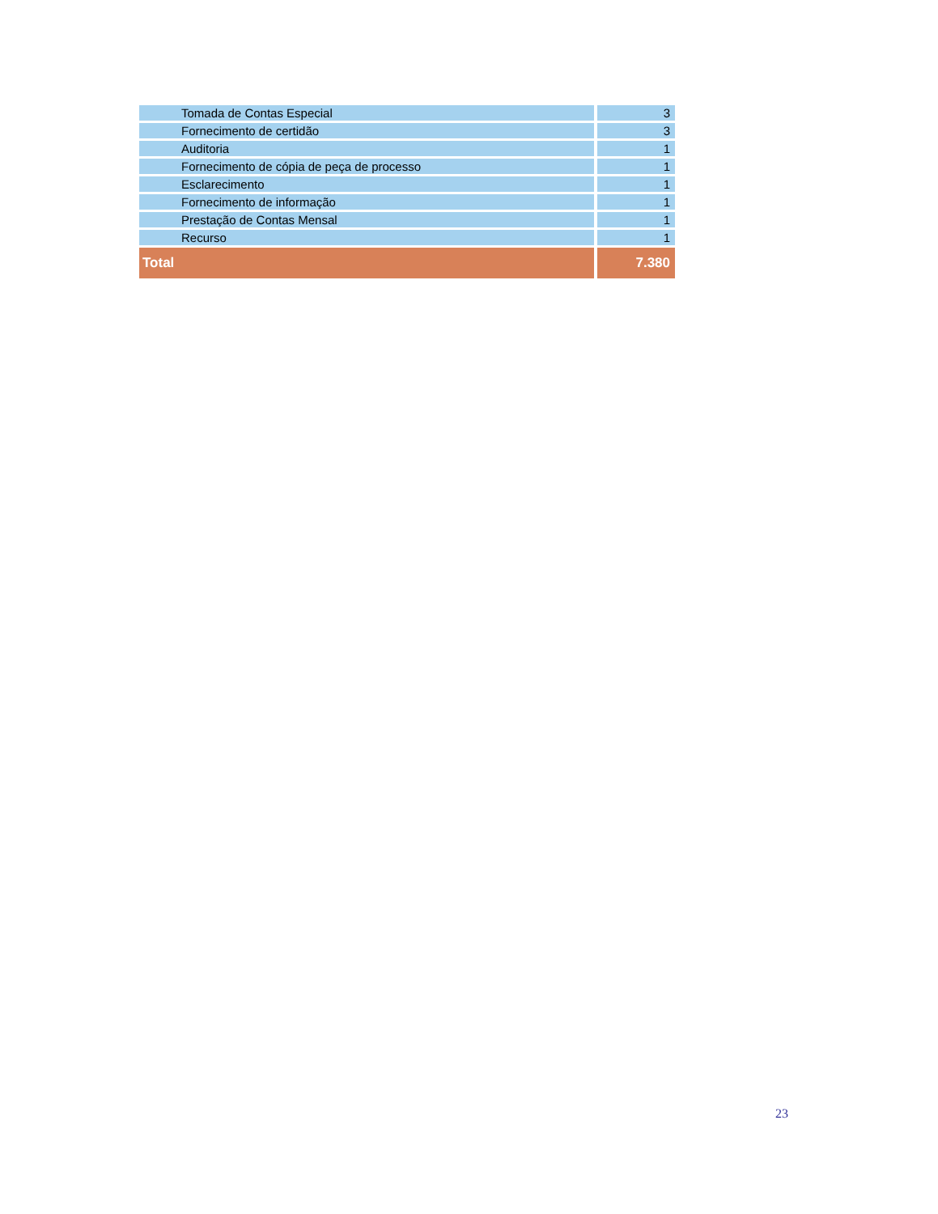| Tomada de Contas Especial | 3 |
| Fornecimento de certidão | 3 |
| Auditoria | 1 |
| Fornecimento de cópia de peça de processo | 1 |
| Esclarecimento | 1 |
| Fornecimento de informação | 1 |
| Prestação de Contas Mensal | 1 |
| Recurso | 1 |
| Total | 7.380 |
23